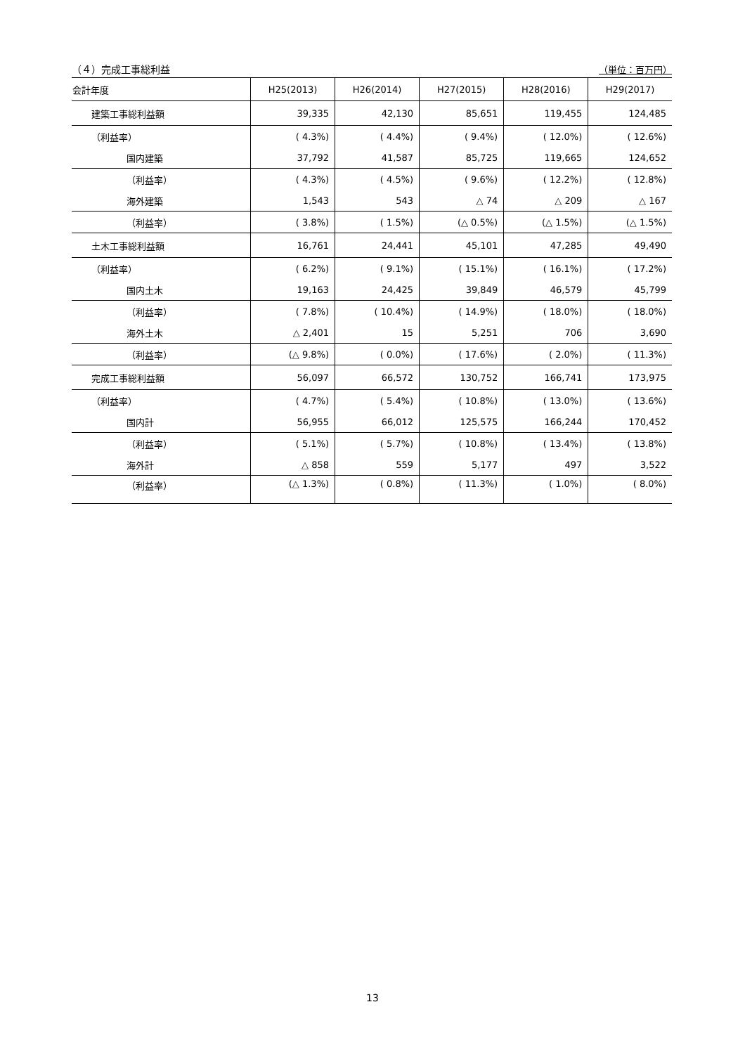（４）完成工事総利益 （単位：百万円）
| 会計年度 | H25(2013) | H26(2014) | H27(2015) | H28(2016) | H29(2017) |
| --- | --- | --- | --- | --- | --- |
| 建築工事総利益額 | 39,335 | 42,130 | 85,651 | 119,455 | 124,485 |
| （利益率） | ( 4.3%) | ( 4.4%) | ( 9.4%) | ( 12.0%) | ( 12.6%) |
| 国内建築 | 37,792 | 41,587 | 85,725 | 119,665 | 124,652 |
| （利益率） | ( 4.3%) | ( 4.5%) | ( 9.6%) | ( 12.2%) | ( 12.8%) |
| 海外建築 | 1,543 | 543 | △ 74 | △ 209 | △ 167 |
| （利益率） | ( 3.8%) | ( 1.5%) | (△ 0.5%) | (△ 1.5%) | (△ 1.5%) |
| 土木工事総利益額 | 16,761 | 24,441 | 45,101 | 47,285 | 49,490 |
| （利益率） | ( 6.2%) | ( 9.1%) | ( 15.1%) | ( 16.1%) | ( 17.2%) |
| 国内土木 | 19,163 | 24,425 | 39,849 | 46,579 | 45,799 |
| （利益率） | ( 7.8%) | ( 10.4%) | ( 14.9%) | ( 18.0%) | ( 18.0%) |
| 海外土木 | △ 2,401 | 15 | 5,251 | 706 | 3,690 |
| （利益率） | (△ 9.8%) | ( 0.0%) | ( 17.6%) | ( 2.0%) | ( 11.3%) |
| 完成工事総利益額 | 56,097 | 66,572 | 130,752 | 166,741 | 173,975 |
| （利益率） | ( 4.7%) | ( 5.4%) | ( 10.8%) | ( 13.0%) | ( 13.6%) |
| 国内計 | 56,955 | 66,012 | 125,575 | 166,244 | 170,452 |
| （利益率） | ( 5.1%) | ( 5.7%) | ( 10.8%) | ( 13.4%) | ( 13.8%) |
| 海外計 | △ 858 | 559 | 5,177 | 497 | 3,522 |
| （利益率） | (△ 1.3%) | ( 0.8%) | ( 11.3%) | ( 1.0%) | ( 8.0%) |
13